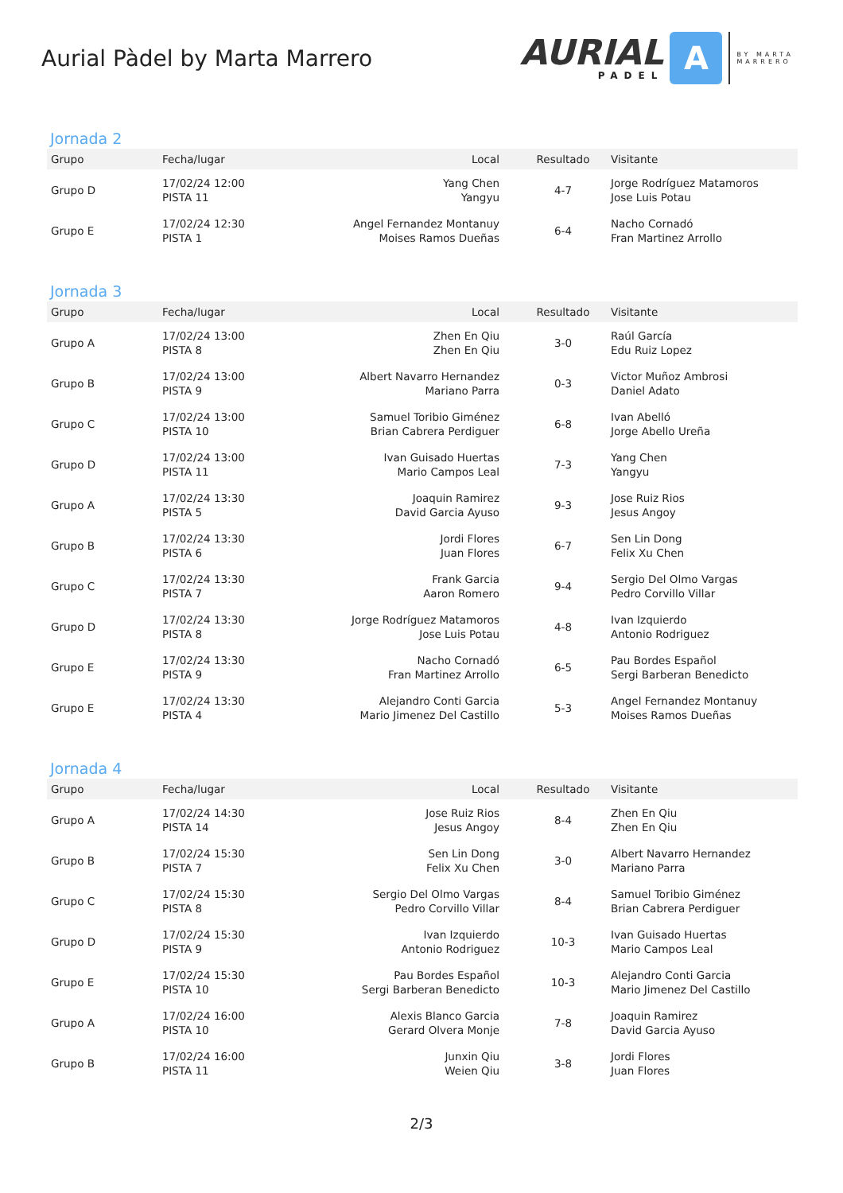Aurial Pàdel by Marta Marrero
AURIAL
PADEL
A
BY MARTA
MARRERO
Jornada 2
| Grupo | Fecha/lugar | Local | Resultado | Visitante |
| --- | --- | --- | --- | --- |
| Grupo D | 17/02/24 12:00 PISTA 11 | Yang Chen Yangyu | 4-7 | Jorge Rodríguez Matamoros Jose Luis Potau |
| Grupo E | 17/02/24 12:30 PISTA 1 | Angel Fernandez Montanuy Moises Ramos Dueñas | 6-4 | Nacho Cornadó Fran Martinez Arrollo |
Jornada 3
| Grupo | Fecha/lugar | Local | Resultado | Visitante |
| --- | --- | --- | --- | --- |
| Grupo A | 17/02/24 13:00 PISTA 8 | Zhen En Qiu Zhen En Qiu | 3-0 | Raúl García Edu Ruiz Lopez |
| Grupo B | 17/02/24 13:00 PISTA 9 | Albert Navarro Hernandez Mariano Parra | 0-3 | Victor Muñoz Ambrosi Daniel Adato |
| Grupo C | 17/02/24 13:00 PISTA 10 | Samuel Toribio Giménez Brian Cabrera Perdiguer | 6-8 | Ivan Abelló Jorge Abello Ureña |
| Grupo D | 17/02/24 13:00 PISTA 11 | Ivan Guisado Huertas Mario Campos Leal | 7-3 | Yang Chen Yangyu |
| Grupo A | 17/02/24 13:30 PISTA 5 | Joaquin Ramirez David Garcia Ayuso | 9-3 | Jose Ruiz Rios Jesus Angoy |
| Grupo B | 17/02/24 13:30 PISTA 6 | Jordi Flores Juan Flores | 6-7 | Sen Lin Dong Felix Xu Chen |
| Grupo C | 17/02/24 13:30 PISTA 7 | Frank Garcia Aaron Romero | 9-4 | Sergio Del Olmo Vargas Pedro Corvillo Villar |
| Grupo D | 17/02/24 13:30 PISTA 8 | Jorge Rodríguez Matamoros Jose Luis Potau | 4-8 | Ivan Izquierdo Antonio Rodriguez |
| Grupo E | 17/02/24 13:30 PISTA 9 | Nacho Cornadó Fran Martinez Arrollo | 6-5 | Pau Bordes Español Sergi Barberan Benedicto |
| Grupo E | 17/02/24 13:30 PISTA 4 | Alejandro Conti Garcia Mario Jimenez Del Castillo | 5-3 | Angel Fernandez Montanuy Moises Ramos Dueñas |
Jornada 4
| Grupo | Fecha/lugar | Local | Resultado | Visitante |
| --- | --- | --- | --- | --- |
| Grupo A | 17/02/24 14:30 PISTA 14 | Jose Ruiz Rios Jesus Angoy | 8-4 | Zhen En Qiu Zhen En Qiu |
| Grupo B | 17/02/24 15:30 PISTA 7 | Sen Lin Dong Felix Xu Chen | 3-0 | Albert Navarro Hernandez Mariano Parra |
| Grupo C | 17/02/24 15:30 PISTA 8 | Sergio Del Olmo Vargas Pedro Corvillo Villar | 8-4 | Samuel Toribio Giménez Brian Cabrera Perdiguer |
| Grupo D | 17/02/24 15:30 PISTA 9 | Ivan Izquierdo Antonio Rodriguez | 10-3 | Ivan Guisado Huertas Mario Campos Leal |
| Grupo E | 17/02/24 15:30 PISTA 10 | Pau Bordes Español Sergi Barberan Benedicto | 10-3 | Alejandro Conti Garcia Mario Jimenez Del Castillo |
| Grupo A | 17/02/24 16:00 PISTA 10 | Alexis Blanco Garcia Gerard Olvera Monje | 7-8 | Joaquin Ramirez David Garcia Ayuso |
| Grupo B | 17/02/24 16:00 PISTA 11 | Junxin Qiu Weien Qiu | 3-8 | Jordi Flores Juan Flores |
2/3